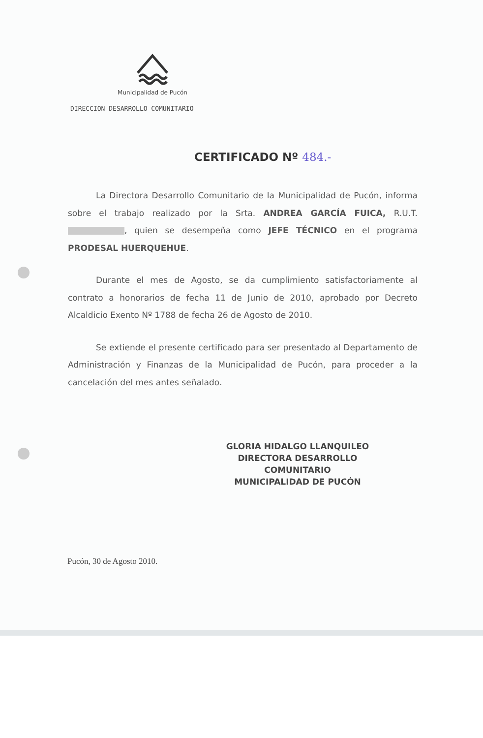Municipalidad de Pucón
DIRECCION DESARROLLO COMUNITARIO
CERTIFICADO Nº 484.-
La Directora Desarrollo Comunitario de la Municipalidad de Pucón, informa sobre el trabajo realizado por la Srta. ANDREA GARCÍA FUICA, R.U.T. , quien se desempeña como JEFE TÉCNICO en el programa PRODESAL HUERQUEHUE.
Durante el mes de Agosto, se da cumplimiento satisfactoriamente al contrato a honorarios de fecha 11 de Junio de 2010, aprobado por Decreto Alcaldicio Exento Nº 1788 de fecha 26 de Agosto de 2010.
Se extiende el presente certificado para ser presentado al Departamento de Administración y Finanzas de la Municipalidad de Pucón, para proceder a la cancelación del mes antes señalado.
GLORIA HIDALGO LLANQUILEO
DIRECTORA DESARROLLO COMUNITARIO
MUNICIPALIDAD DE PUCÓN
Pucón, 30 de Agosto 2010.